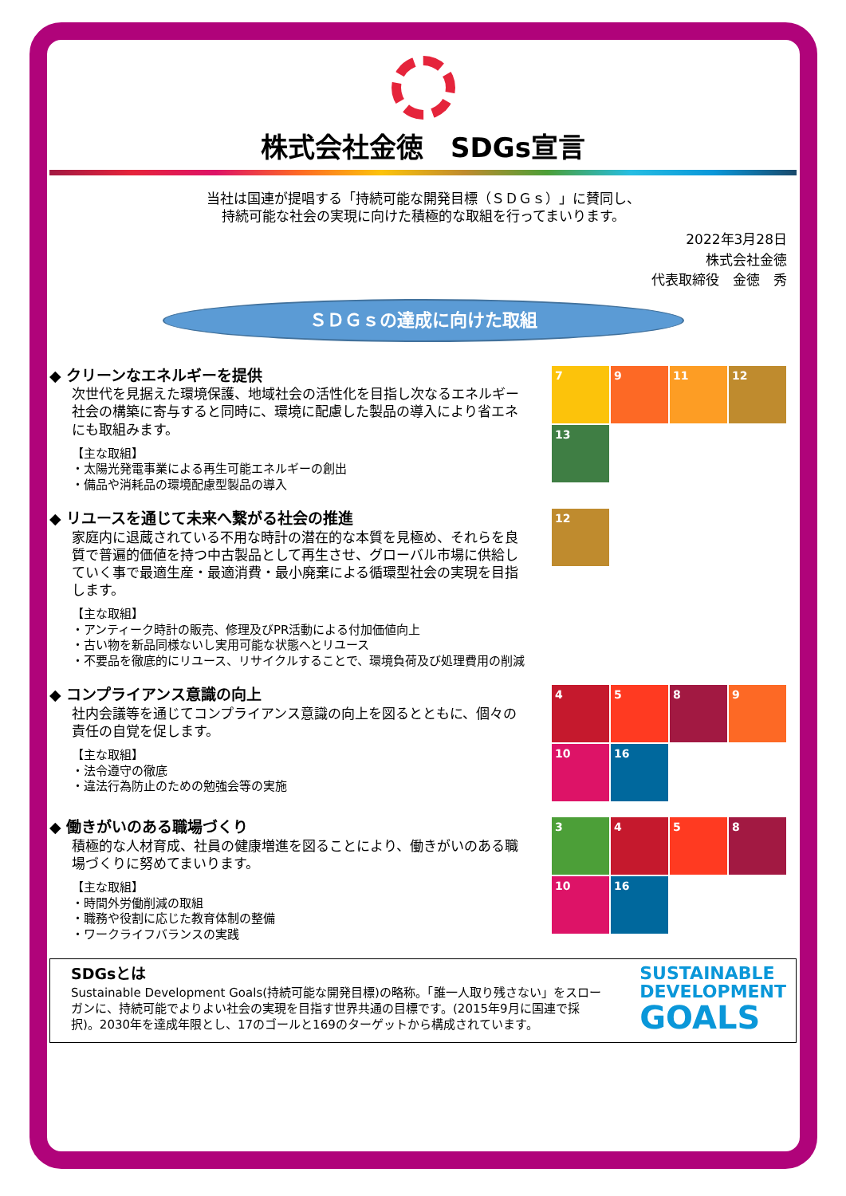株式会社金徳　SDGs宣言
当社は国連が提唱する「持続可能な開発目標（ＳＤＧｓ）」に賛同し、
持続可能な社会の実現に向けた積極的な取組を行ってまいります。
2022年3月28日
株式会社金徳
代表取締役　金徳　秀
ＳＤＧｓの達成に向けた取組
◆ クリーンなエネルギーを提供
次世代を見据えた環境保護、地域社会の活性化を目指し次なるエネルギー社会の構築に寄与すると同時に、環境に配慮した製品の導入により省エネにも取組みます。
【主な取組】
・太陽光発電事業による再生可能エネルギーの創出
・備品や消耗品の環境配慮型製品の導入
7
9
11
12
13
◆ リユースを通じて未来へ繋がる社会の推進
家庭内に退蔵されている不用な時計の潜在的な本質を見極め、それらを良質で普遍的価値を持つ中古製品として再生させ、グローバル市場に供給していく事で最適生産・最適消費・最小廃棄による循環型社会の実現を目指します。
【主な取組】
・アンティーク時計の販売、修理及びPR活動による付加価値向上
・古い物を新品同様ないし実用可能な状態へとリユース
・不要品を徹底的にリユース、リサイクルすることで、環境負荷及び処理費用の削減
12
◆ コンプライアンス意識の向上
社内会議等を通じてコンプライアンス意識の向上を図るとともに、個々の責任の自覚を促します。
【主な取組】
・法令遵守の徹底
・違法行為防止のための勉強会等の実施
4
5
8
9
10
16
◆ 働きがいのある職場づくり
積極的な人材育成、社員の健康増進を図ることにより、働きがいのある職場づくりに努めてまいります。
【主な取組】
・時間外労働削減の取組
・職務や役割に応じた教育体制の整備
・ワークライフバランスの実践
3
4
5
8
10
16
SDGsとは
Sustainable Development Goals(持続可能な開発目標)の略称。「誰一人取り残さない」をスローガンに、持続可能でよりよい社会の実現を目指す世界共通の目標です。(2015年9月に国連で採択)。2030年を達成年限とし、17のゴールと169のターゲットから構成されています。
SUSTAINABLE
DEVELOPMENT
GOALS